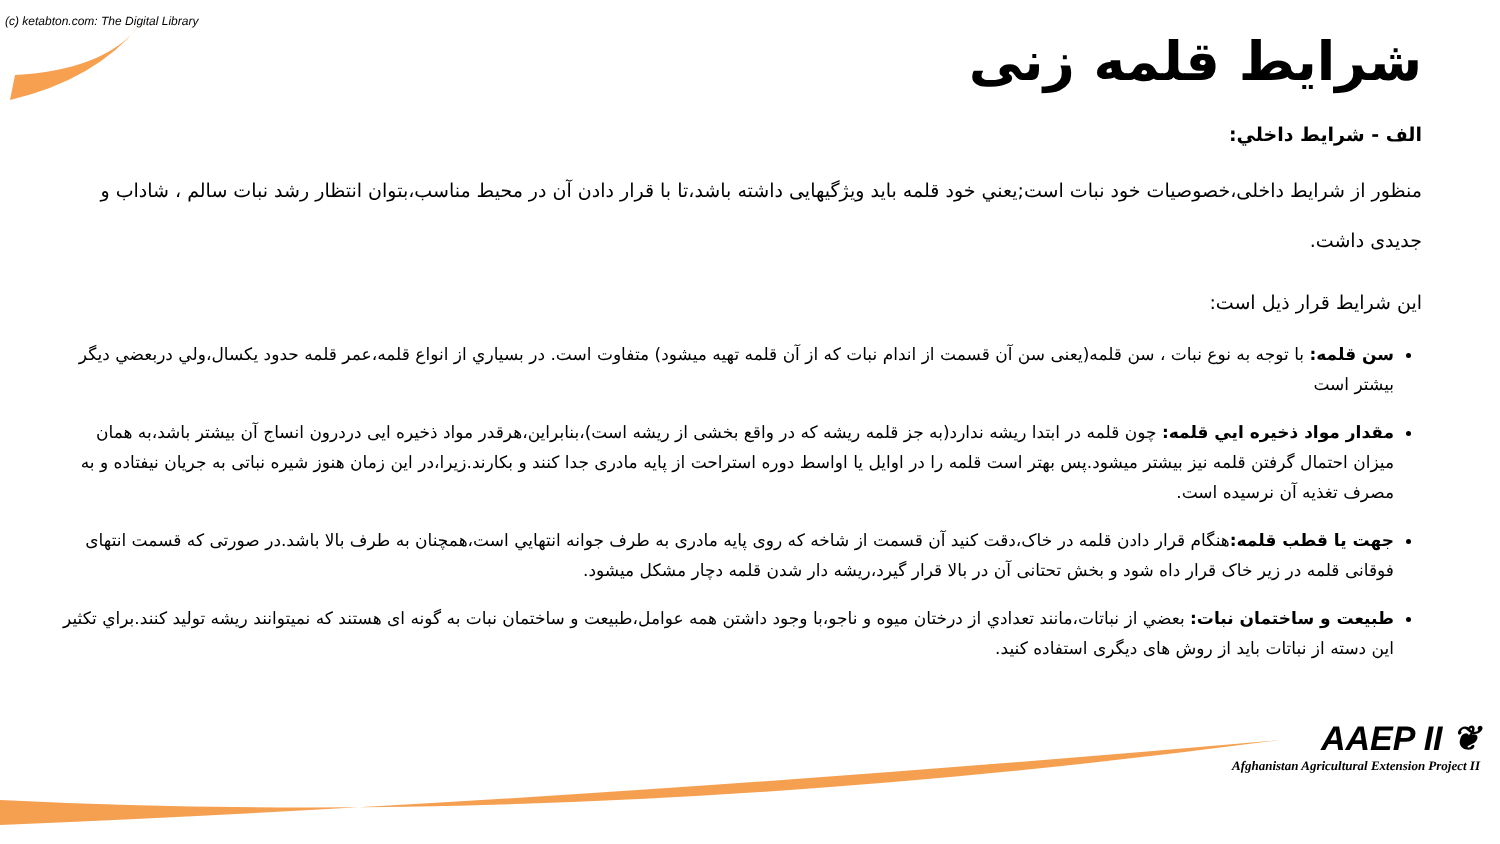(c) ketabton.com: The Digital Library
شرایط قلمه زنی
الف - شرايط داخلي:
منظور از شرایط داخلی،خصوصیات خود نبات است;یعني خود قلمه باید ویژگیهایی داشته باشد،تا با قرار دادن آن در محیط مناسب،بتوان انتظار رشد نبات سالم ، شاداب و جدیدی داشت.
این شرایط قرار ذیل است:
سن قلمه: با توجه به نوع نبات ، سن قلمه(یعنی سن آن قسمت از اندام نبات که از آن قلمه تهیه میشود) متفاوت است. در بسیاري از انواع قلمه،عمر قلمه حدود یکسال،ولي دربعضي ديگر بيشتر است
مقدار مواد ذخیره ايي قلمه: چون قلمه در ابتدا ریشه ندارد(به جز قلمه ریشه که در واقع بخشی از ریشه است)،بنابراین،هرقدر مواد ذخیره ایی دردرون انساج آن بیشتر باشد،به همان میزان احتمال گرفتن قلمه نیز بیشتر میشود.پس بهتر است قلمه را در اوایل یا اواسط دوره استراحت از پایه مادری جدا کنند و بکارند.زیرا،در این زمان هنوز شیره نباتی به جریان نیفتاده و به مصرف تغذیه آن نرسیده است.
جهت یا قطب قلمه: هنگام قرار دادن قلمه در خاک،دقت کنید آن قسمت از شاخه که روی پایه مادری به طرف جوانه انتهايي است،همچنان به طرف بالا باشد.در صورتی که قسمت انتهای فوقانی قلمه در زیر خاک قرار داه شود و بخش تحتانی آن در بالا قرار گیرد،ریشه دار شدن قلمه دچار مشکل میشود.
طبيعت و ساختمان نبات: بعضي از نباتات،مانند تعدادي از درختان میوه و ناجو،با وجود داشتن همه عوامل،طبيعت و ساختمان نبات به گونه ای هستند که نمیتوانند ریشه تولید کنند.براي تکثير اين دسته از نباتات بايد از روش های ديگری استفاده کنيد.
AAEP II ❦
Afghanistan Agricultural Extension Project II